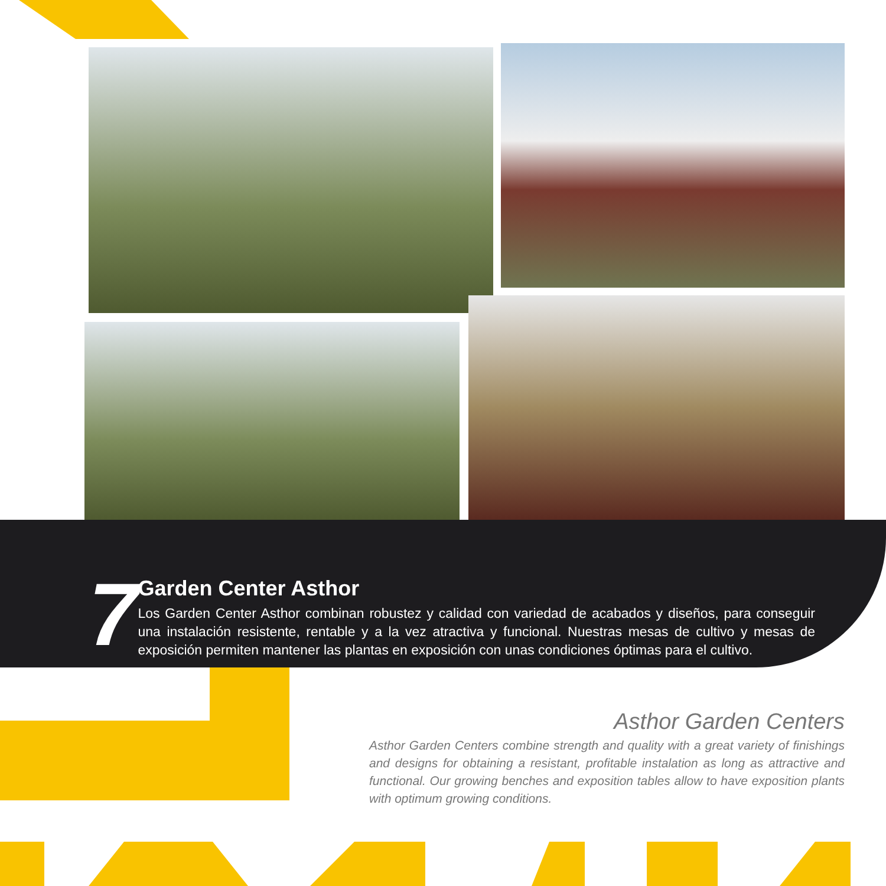7
Garden Center Asthor
Los Garden Center Asthor combinan robustez y calidad con variedad de acabados y diseños, para conseguir una instalación resistente, rentable y a la vez atractiva y funcional. Nuestras mesas de cultivo y mesas de exposición permiten mantener las plantas en exposición con unas condiciones óptimas para el cultivo.
Asthor Garden Centers
Asthor Garden Centers combine strength and quality with a great variety of finishings and designs for obtaining a resistant, profitable instalation as long as attractive and functional. Our growing benches and exposition tables allow to have exposition plants with optimum growing conditions.